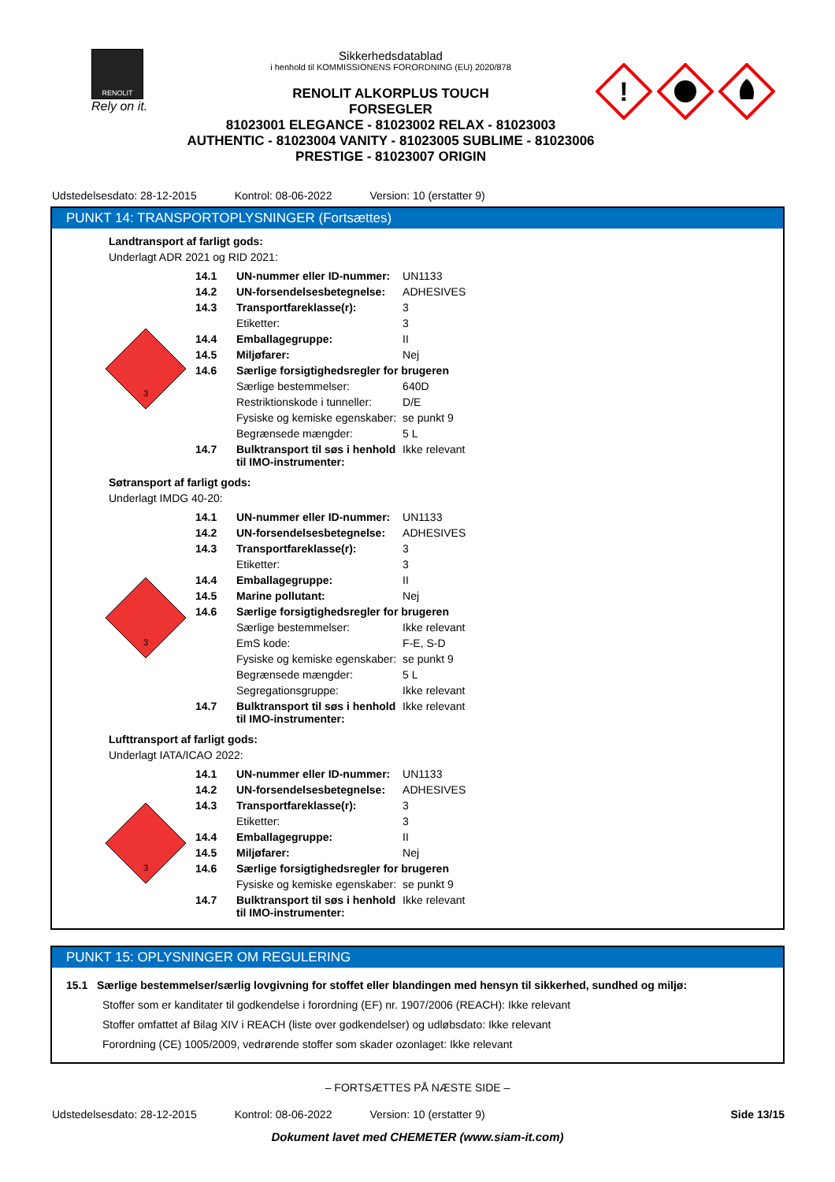RENOLIT
Rely on it.
Sikkerhedsdatablad
i henhold til KOMMISSIONENS FORORDNING (EU) 2020/878
RENOLIT ALKORPLUS TOUCH
FORSEGLER
81023001 ELEGANCE - 81023002 RELAX - 81023003 AUTHENTIC - 81023004 VANITY - 81023005 SUBLIME - 81023006 PRESTIGE - 81023007 ORIGIN
!
Udstedelsesdato: 28-12-2015 Kontrol: 08-06-2022 Version: 10 (erstatter 9)
PUNKT 14: TRANSPORTOPLYSNINGER (Fortsættes)
Landtransport af farligt gods:
Underlagt ADR 2021 og RID 2021:
3
| 14.1 | UN-nummer eller ID-nummer: | UN1133 |
| 14.2 | UN-forsendelsesbetegnelse: | ADHESIVES |
| 14.3 | Transportfareklasse(r): | 3 |
| | Etiketter: | 3 |
| 14.4 | Emballagegruppe: | II |
| 14.5 | Miljøfarer: | Nej |
| 14.6 | Særlige forsigtighedsregler for brugeren | |
| | Særlige bestemmelser: | 640D |
| | Restriktionskode i tunneller: | D/E |
| | Fysiske og kemiske egenskaber: | se punkt 9 |
| | Begrænsede mængder: | 5 L |
| 14.7 | Bulktransport til søs i henhold til IMO-instrumenter: | Ikke relevant |
Søtransport af farligt gods:
Underlagt IMDG 40-20:
3
| 14.1 | UN-nummer eller ID-nummer: | UN1133 |
| 14.2 | UN-forsendelsesbetegnelse: | ADHESIVES |
| 14.3 | Transportfareklasse(r): | 3 |
| | Etiketter: | 3 |
| 14.4 | Emballagegruppe: | II |
| 14.5 | Marine pollutant: | Nej |
| 14.6 | Særlige forsigtighedsregler for brugeren | |
| | Særlige bestemmelser: | Ikke relevant |
| | EmS kode: | F-E, S-D |
| | Fysiske og kemiske egenskaber: | se punkt 9 |
| | Begrænsede mængder: | 5 L |
| | Segregationsgruppe: | Ikke relevant |
| 14.7 | Bulktransport til søs i henhold til IMO-instrumenter: | Ikke relevant |
Lufttransport af farligt gods:
Underlagt IATA/ICAO 2022:
3
| 14.1 | UN-nummer eller ID-nummer: | UN1133 |
| 14.2 | UN-forsendelsesbetegnelse: | ADHESIVES |
| 14.3 | Transportfareklasse(r): | 3 |
| | Etiketter: | 3 |
| 14.4 | Emballagegruppe: | II |
| 14.5 | Miljøfarer: | Nej |
| 14.6 | Særlige forsigtighedsregler for brugeren | |
| | Fysiske og kemiske egenskaber: | se punkt 9 |
| 14.7 | Bulktransport til søs i henhold til IMO-instrumenter: | Ikke relevant |
PUNKT 15: OPLYSNINGER OM REGULERING
15.1 Særlige bestemmelser/særlig lovgivning for stoffet eller blandingen med hensyn til sikkerhed, sundhed og miljø:
Stoffer som er kanditater til godkendelse i forordning (EF) nr. 1907/2006 (REACH): Ikke relevant
Stoffer omfattet af Bilag XIV i REACH (liste over godkendelser) og udløbsdato: Ikke relevant
Forordning (CE) 1005/2009, vedrørende stoffer som skader ozonlaget: Ikke relevant
– FORTSÆTTES PÅ NÆSTE SIDE –
Udstedelsesdato: 28-12-2015 Kontrol: 08-06-2022 Version: 10 (erstatter 9) Side 13/15
Dokument lavet med CHEMETER (www.siam-it.com)